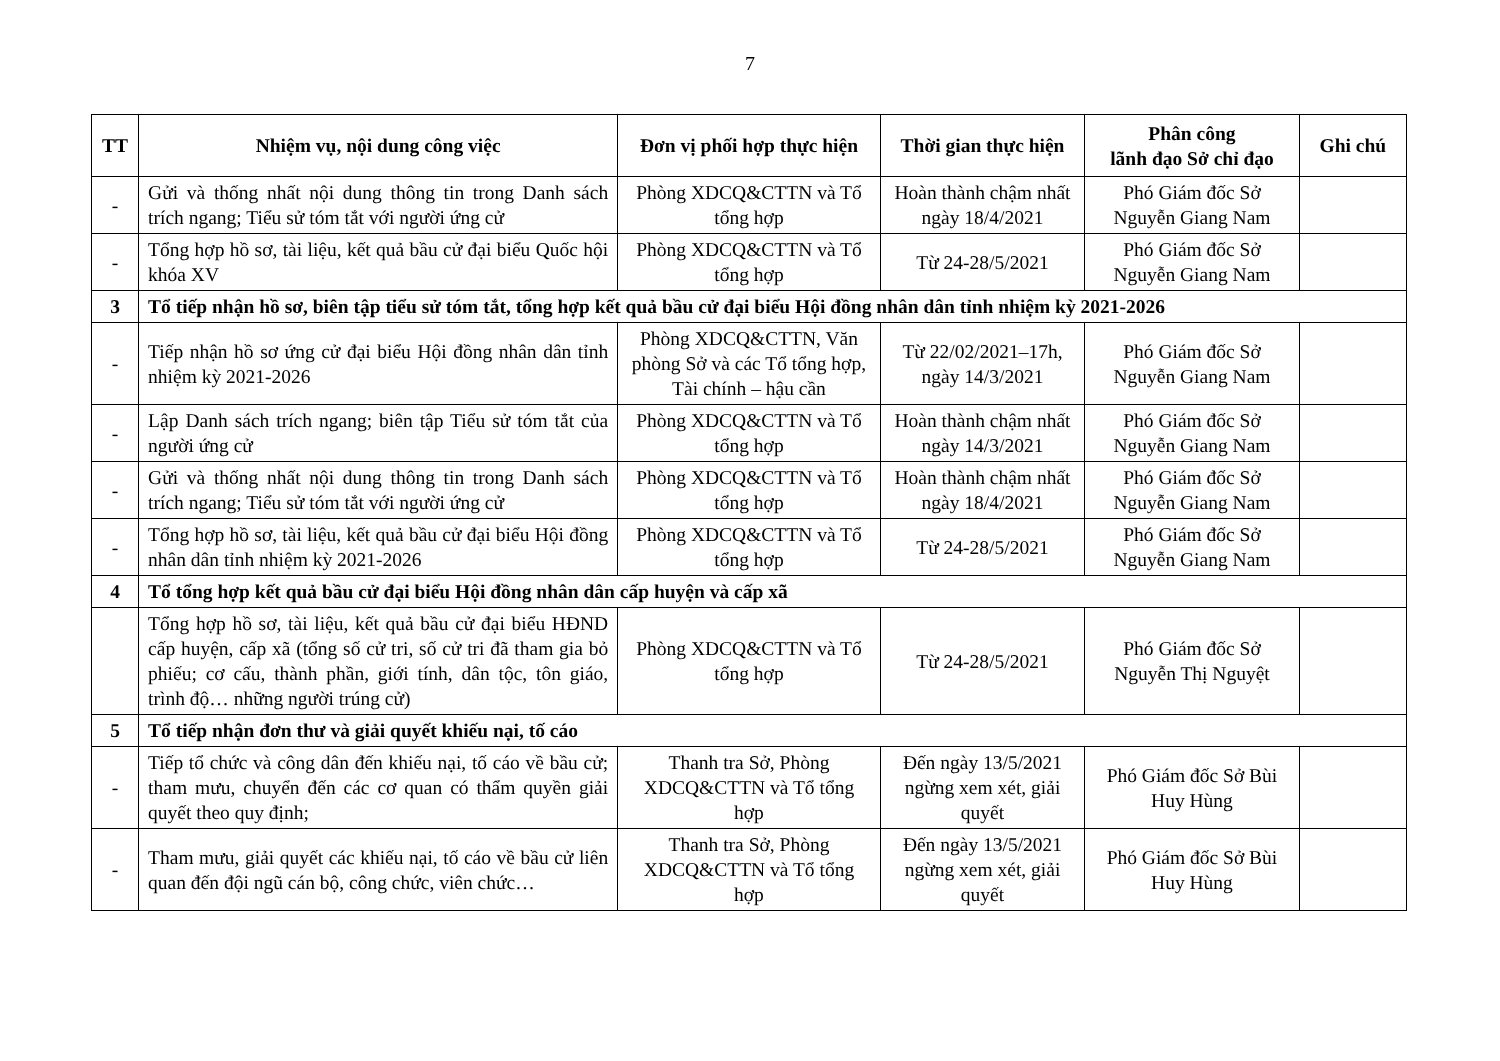7
| TT | Nhiệm vụ, nội dung công việc | Đơn vị phối hợp thực hiện | Thời gian thực hiện | Phân công lãnh đạo Sở chỉ đạo | Ghi chú |
| --- | --- | --- | --- | --- | --- |
| - | Gửi và thống nhất nội dung thông tin trong Danh sách trích ngang; Tiểu sử tóm tắt với người ứng cử | Phòng XDCQ&CTTN và Tổ tổng hợp | Hoàn thành chậm nhất ngày 18/4/2021 | Phó Giám đốc Sở Nguyễn Giang Nam | |
| - | Tổng hợp hồ sơ, tài liệu, kết quả bầu cử đại biểu Quốc hội khóa XV | Phòng XDCQ&CTTN và Tổ tổng hợp | Từ 24-28/5/2021 | Phó Giám đốc Sở Nguyễn Giang Nam | |
| 3 | Tổ tiếp nhận hồ sơ, biên tập tiểu sử tóm tắt, tổng hợp kết quả bầu cử đại biểu Hội đồng nhân dân tỉnh nhiệm kỳ 2021-2026 | | | | |
| - | Tiếp nhận hồ sơ ứng cử đại biểu Hội đồng nhân dân tỉnh nhiệm kỳ 2021-2026 | Phòng XDCQ&CTTN, Văn phòng Sở và các Tổ tổng hợp, Tài chính – hậu cần | Từ 22/02/2021–17h, ngày 14/3/2021 | Phó Giám đốc Sở Nguyễn Giang Nam | |
| - | Lập Danh sách trích ngang; biên tập Tiểu sử tóm tắt của người ứng cử | Phòng XDCQ&CTTN và Tổ tổng hợp | Hoàn thành chậm nhất ngày 14/3/2021 | Phó Giám đốc Sở Nguyễn Giang Nam | |
| - | Gửi và thống nhất nội dung thông tin trong Danh sách trích ngang; Tiểu sử tóm tắt với người ứng cử | Phòng XDCQ&CTTN và Tổ tổng hợp | Hoàn thành chậm nhất ngày 18/4/2021 | Phó Giám đốc Sở Nguyễn Giang Nam | |
| - | Tổng hợp hồ sơ, tài liệu, kết quả bầu cử đại biểu Hội đồng nhân dân tỉnh nhiệm kỳ 2021-2026 | Phòng XDCQ&CTTN và Tổ tổng hợp | Từ 24-28/5/2021 | Phó Giám đốc Sở Nguyễn Giang Nam | |
| 4 | Tổ tổng hợp kết quả bầu cử đại biểu Hội đồng nhân dân cấp huyện và cấp xã | | | | |
| | Tổng hợp hồ sơ, tài liệu, kết quả bầu cử đại biểu HĐND cấp huyện, cấp xã (tổng số cử tri, số cử tri đã tham gia bỏ phiếu; cơ cấu, thành phần, giới tính, dân tộc, tôn giáo, trình độ… những người trúng cử) | Phòng XDCQ&CTTN và Tổ tổng hợp | Từ 24-28/5/2021 | Phó Giám đốc Sở Nguyễn Thị Nguyệt | |
| 5 | Tổ tiếp nhận đơn thư và giải quyết khiếu nại, tố cáo | | | | |
| - | Tiếp tổ chức và công dân đến khiếu nại, tố cáo về bầu cử; tham mưu, chuyển đến các cơ quan có thẩm quyền giải quyết theo quy định; | Thanh tra Sở, Phòng XDCQ&CTTN và Tổ tổng hợp | Đến ngày 13/5/2021 ngừng xem xét, giải quyết | Phó Giám đốc Sở Bùi Huy Hùng | |
| - | Tham mưu, giải quyết các khiếu nại, tố cáo về bầu cử liên quan đến đội ngũ cán bộ, công chức, viên chức… | Thanh tra Sở, Phòng XDCQ&CTTN và Tổ tổng hợp | Đến ngày 13/5/2021 ngừng xem xét, giải quyết | Phó Giám đốc Sở Bùi Huy Hùng | |